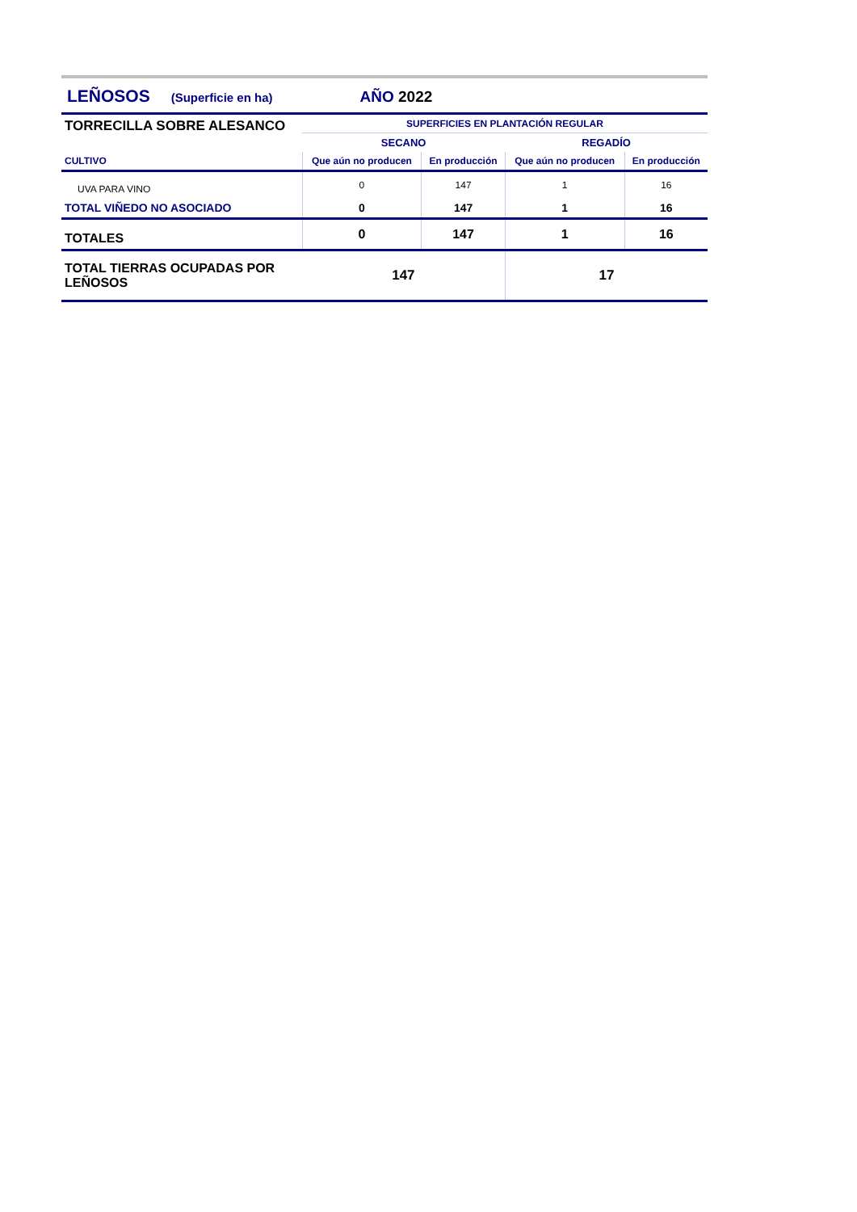LEÑOSOS (Superficie en ha) AÑO 2022
| TORRECILLA SOBRE ALESANCO | SUPERFICIES EN PLANTACIÓN REGULAR | | | |
| | SECANO | | REGADÍO | |
| CULTIVO | Que aún no producen | En producción | Que aún no producen | En producción |
| UVA PARA VINO | 0 | 147 | 1 | 16 |
| TOTAL VIÑEDO NO ASOCIADO | 0 | 147 | 1 | 16 |
| TOTALES | 0 | 147 | 1 | 16 |
| TOTAL TIERRAS OCUPADAS POR LEÑOSOS | 147 | | 17 | |